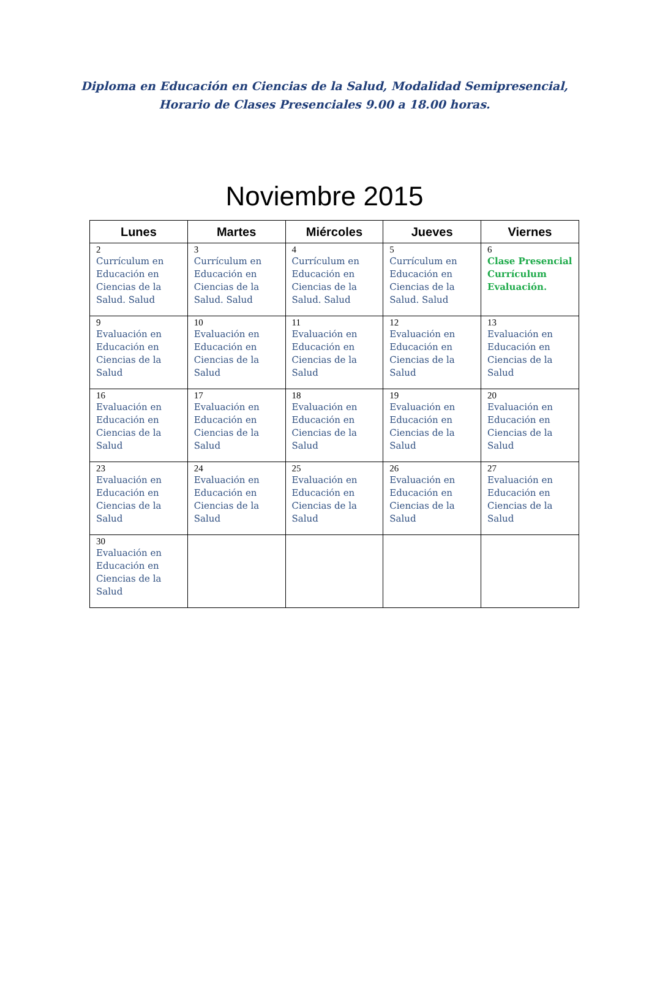Diploma en Educación en Ciencias de la Salud, Modalidad Semipresencial,
Horario de Clases Presenciales 9.00 a 18.00 horas.
Noviembre 2015
| Lunes | Martes | Miércoles | Jueves | Viernes |
| --- | --- | --- | --- | --- |
| 2 Currículum en Educación en Ciencias de la Salud. Salud | 3 Currículum en Educación en Ciencias de la Salud. Salud | 4 Currículum en Educación en Ciencias de la Salud. Salud | 5 Currículum en Educación en Ciencias de la Salud. Salud | 6 Clase Presencial Currículum Evaluación. |
| 9 Evaluación en Educación en Ciencias de la Salud | 10 Evaluación en Educación en Ciencias de la Salud | 11 Evaluación en Educación en Ciencias de la Salud | 12 Evaluación en Educación en Ciencias de la Salud | 13 Evaluación en Educación en Ciencias de la Salud |
| 16 Evaluación en Educación en Ciencias de la Salud | 17 Evaluación en Educación en Ciencias de la Salud | 18 Evaluación en Educación en Ciencias de la Salud | 19 Evaluación en Educación en Ciencias de la Salud | 20 Evaluación en Educación en Ciencias de la Salud |
| 23 Evaluación en Educación en Ciencias de la Salud | 24 Evaluación en Educación en Ciencias de la Salud | 25 Evaluación en Educación en Ciencias de la Salud | 26 Evaluación en Educación en Ciencias de la Salud | 27 Evaluación en Educación en Ciencias de la Salud |
| 30 Evaluación en Educación en Ciencias de la Salud | | | | |